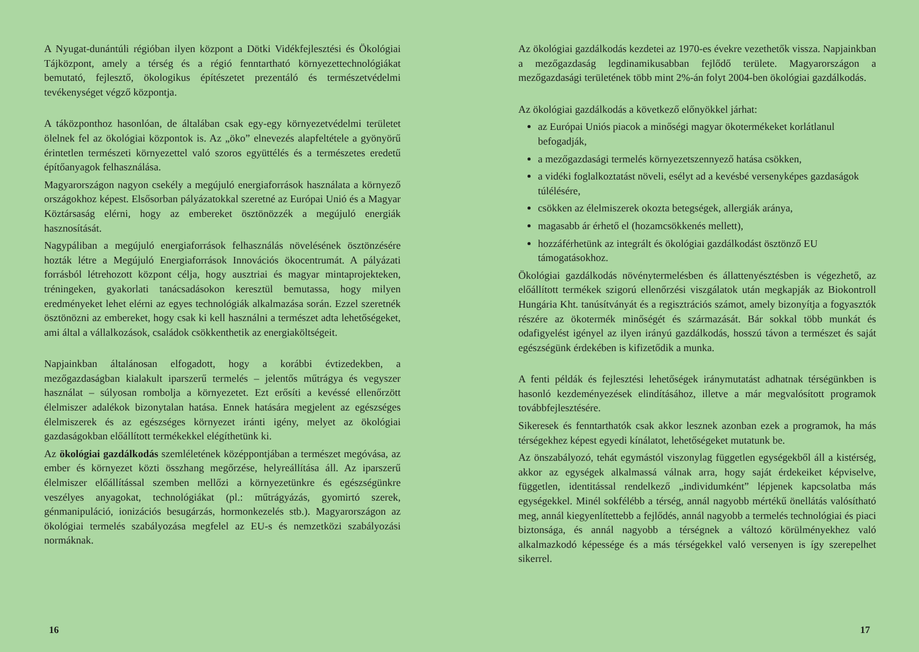A Nyugat-dunántúli régióban ilyen központ a Dötki Vidékfejlesztési és Ökológiai Tájközpont, amely a térség és a régió fenntartható környezettechnológiákat bemutató, fejlesztő, ökologikus építészetet prezentáló és természetvédelmi tevékenységet végző központja.
A táközponthoz hasonlóan, de általában csak egy-egy környezetvédelmi területet ölelnek fel az ökológiai központok is. Az „öko” elnevezés alapfeltétele a gyönyörű érintetlen természeti környezettel való szoros együttélés és a természetes eredetű építőanyagok felhasználása.
Magyarországon nagyon csekély a megújuló energiaforrások használata a környező országokhoz képest. Elsősorban pályázatokkal szeretné az Európai Unió és a Magyar Köztársaság elérni, hogy az embereket ösztönözzék a megújuló energiák hasznosítását.
Nagypáliban a megújuló energiaforrások felhasználás növelésének ösztönzésére hozták létre a Megújuló Energiaforrások Innovációs ökocentrumát. A pályázati forrásból létrehozott központ célja, hogy ausztriai és magyar mintaprojekteken, tréningeken, gyakorlati tanácsadásokon keresztül bemutassa, hogy milyen eredményeket lehet elérni az egyes technológiák alkalmazása során. Ezzel szeretnék ösztönözni az embereket, hogy csak ki kell használni a természet adta lehetőségeket, ami által a vállalkozások, családok csökkenthetik az energiaköltségeit.
Napjainkban általánosan elfogadott, hogy a korábbi évtizedekben, a mezőgazdaságban kialakult iparszerű termelés – jelentős műtrágya és vegyszer használat – súlyosan rombolja a környezetet. Ezt erősíti a kevéssé ellenőrzött élelmiszer adalékok bizonytalan hatása. Ennek hatására megjelent az egészséges élelmiszerek és az egészséges környezet iránti igény, melyet az ökológiai gazdaságokban előállított termékekkel elégíthetünk ki.
Az ökológiai gazdálkodás szemléletének középpontjában a természet megóvása, az ember és környezet közti összhang megőrzése, helyreállítása áll. Az iparszerű élelmiszer előállítással szemben mellőzi a környezetünkre és egészségünkre veszélyes anyagokat, technológiákat (pl.: műtrágyázás, gyomirtó szerek, génmanipuláció, ionizációs besugárzás, hormonkezelés stb.). Magyarországon az ökológiai termelés szabályozása megfelel az EU-s és nemzetközi szabályozási normáknak.
16
Az ökológiai gazdálkodás kezdetei az 1970-es évekre vezethetők vissza. Napjainkban a mezőgazdaság legdinamikusabban fejlődő területe. Magyarországon a mezőgazdasági területének több mint 2%-án folyt 2004-ben ökológiai gazdálkodás.
Az ökológiai gazdálkodás a következő előnyökkel járhat:
az Európai Uniós piacok a minőségi magyar ökotermékeket korlátlanul befogadják,
a mezőgazdasági termelés környezetszennyező hatása csökken,
a vidéki foglalkoztatást növeli, esélyt ad a kevésbé versenyképes gazdaságok túlélésére,
csökken az élelmiszerek okozta betegségek, allergiák aránya,
magasabb ár érhető el (hozamcsökkenés mellett),
hozzáférhetünk az integrált és ökológiai gazdálkodást ösztönző EU támogatásokhoz.
Ökológiai gazdálkodás növénytermelésben és állattenyésztésben is végezhető, az előállított termékek szigorú ellenőrzési viszgálatok után megkapják az Biokontroll Hungária Kht. tanúsítványát és a regisztrációs számot, amely bizonyítja a fogyasztók részére az ökotermék minőségét és származását. Bár sokkal több munkát és odafigyelést igényel az ilyen irányú gazdálkodás, hosszú távon a természet és saját egészségünk érdekében is kifizetődik a munka.
A fenti példák és fejlesztési lehetőségek iránymutatást adhatnak térségünkben is hasonló kezdeményezések elindításához, illetve a már megvalósított programok továbbfejlesztésére.
Sikeresek és fenntarthatók csak akkor lesznek azonban ezek a programok, ha más térségekhez képest egyedi kínálatot, lehetőségeket mutatunk be.
Az önszabályozó, tehát egymástól viszonylag független egységekből áll a kistérség, akkor az egységek alkalmassá válnak arra, hogy saját érdekeiket képviselve, független, identitással rendelkező „individumként” lépjenek kapcsolatba más egységekkel. Minél sokfélébb a térség, annál nagyobb mértékű önellátás valósítható meg, annál kiegyenlítettebb a fejlődés, annál nagyobb a termelés technológiai és piaci biztonsága, és annál nagyobb a térségnek a változó körülményekhez való alkalmazkodó képessége és a más térségekkel való versenyen is így szerepelhet sikerrel.
17